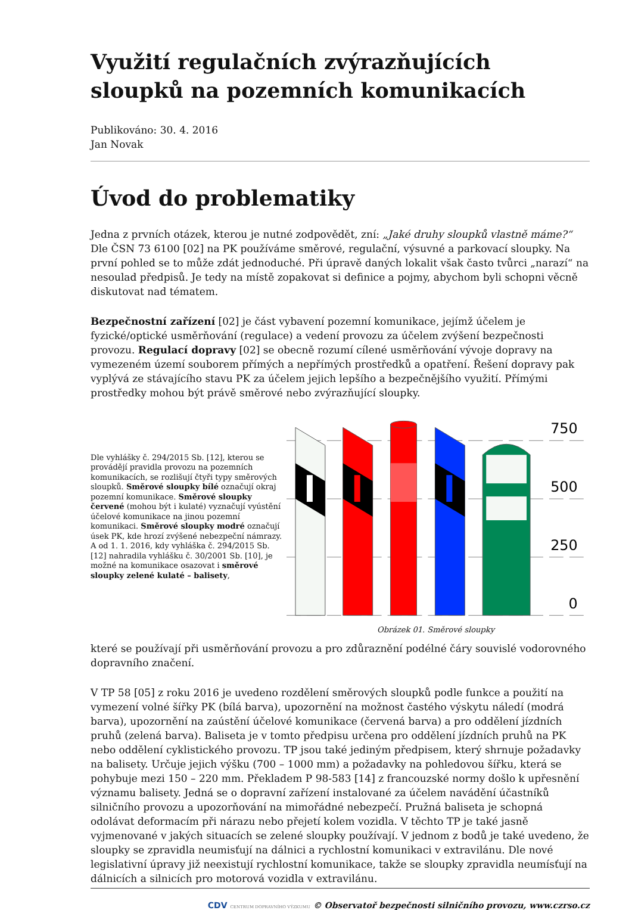Využití regulačních zvýrazňujících sloupků na pozemních komunikacích
Publikováno: 30. 4. 2016
Jan Novak
Úvod do problematiky
Jedna z prvních otázek, kterou je nutné zodpovědět, zní: „Jaké druhy sloupků vlastně máme?“ Dle ČSN 73 6100 [02] na PK používáme směrové, regulační, výsuvné a parkovací sloupky. Na první pohled se to může zdát jednoduché. Při úpravě daných lokalit však často tvůrci „narazí“ na nesoulad předpisů. Je tedy na místě zopakovat si definice a pojmy, abychom byli schopni věcně diskutovat nad tématem.
Bezpečnostní zařízení [02] je část vybavení pozemní komunikace, jejímž účelem je fyzické/optické usměrňování (regulace) a vedení provozu za účelem zvýšení bezpečnosti provozu. Regulací dopravy [02] se obecně rozumí cílené usměrňování vývoje dopravy na vymezeném území souborem přímých a nepřímých prostředků a opatření. Řešení dopravy pak vyplývá ze stávajícího stavu PK za účelem jejich lepšího a bezpečnějšího využití. Přímými prostředky mohou být právě směrové nebo zvýrazňující sloupky.
Dle vyhlášky č. 294/2015 Sb. [12], kterou se provádějí pravidla provozu na pozemních komunikacích, se rozlišují čtyři typy směrových sloupků. Směrové sloupky bílé označují okraj pozemní komunikace. Směrové sloupky červené (mohou být i kulaté) vyznačují vyústění účelové komunikace na jinou pozemní komunikaci. Směrové sloupky modré označují úsek PK, kde hrozí zvýšené nebezpeční námrazy. A od 1. 1. 2016, kdy vyhláška č. 294/2015 Sb. [12] nahradila vyhlášku č. 30/2001 Sb. [10], je možné na komunikace osazovat i směrové sloupky zelené kulaté – balisety,
750
500
250
0
Obrázek 01. Směrové sloupky
které se používají při usměrňování provozu a pro zdůraznění podélné čáry souvislé vodorovného dopravního značení.
V TP 58 [05] z roku 2016 je uvedeno rozdělení směrových sloupků podle funkce a použití na vymezení volné šířky PK (bílá barva), upozornění na možnost častého výskytu náledí (modrá barva), upozornění na zaústění účelové komunikace (červená barva) a pro oddělení jízdních pruhů (zelená barva). Baliseta je v tomto předpisu určena pro oddělení jízdních pruhů na PK nebo oddělení cyklistického provozu. TP jsou také jediným předpisem, který shrnuje požadavky na balisety. Určuje jejich výšku (700 – 1000 mm) a požadavky na pohledovou šířku, která se pohybuje mezi 150 – 220 mm. Překladem P 98-583 [14] z francouzské normy došlo k upřesnění významu balisety. Jedná se o dopravní zařízení instalované za účelem navádění účastníků silničního provozu a upozorňování na mimořádné nebezpečí. Pružná baliseta je schopná odolávat deformacím při nárazu nebo přejetí kolem vozidla. V těchto TP je také jasně vyjmenované v jakých situacích se zelené sloupky používají. V jednom z bodů je také uvedeno, že sloupky se zpravidla neumisťují na dálnici a rychlostní komunikaci v extravilánu. Dle nové legislativní úpravy již neexistují rychlostní komunikace, takže se sloupky zpravidla neumísťují na dálnicích a silnicích pro motorová vozidla v extravilánu.
CDV CENTRUM DOPRAVNÍHO VÝZKUMU © Observatoř bezpečnosti silničního provozu, www.czrso.cz